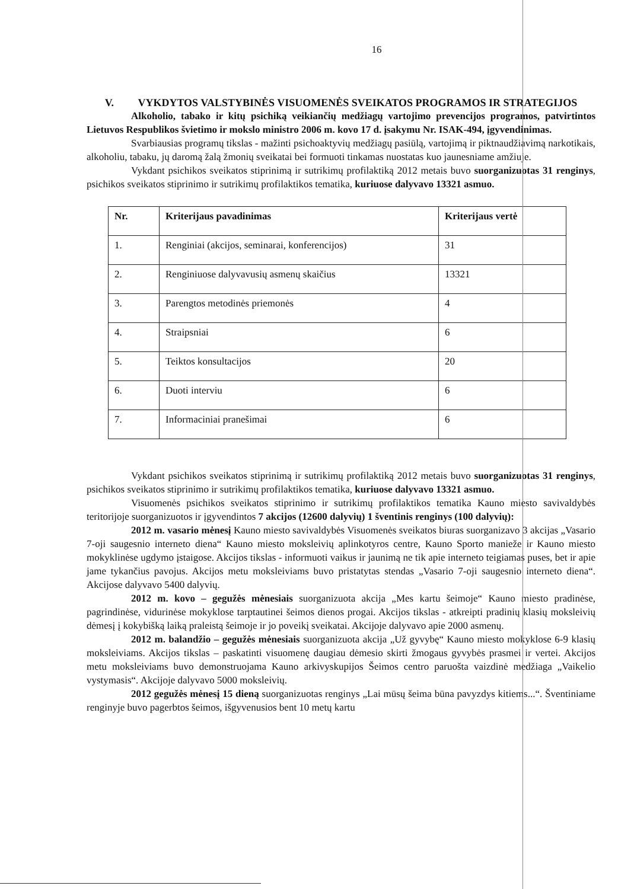16
V. VYKDYTOS VALSTYBINĖS VISUOMENĖS SVEIKATOS PROGRAMOS IR STRATEGIJOS
Alkoholio, tabako ir kitų psichiką veikiančių medžiagų vartojimo prevencijos programos, patvirtintos Lietuvos Respublikos švietimo ir mokslo ministro 2006 m. kovo 17 d. įsakymu Nr. ISAK-494, įgyvendinimas.
Svarbiausias programų tikslas - mažinti psichoaktyvių medžiagų pasiūlą, vartojimą ir piktnaudžiavimą narkotikais, alkoholiu, tabaku, jų daromą žalą žmonių sveikatai bei formuoti tinkamas nuostatas kuo jaunesniame amžiuje.
Vykdant psichikos sveikatos stiprinimą ir sutrikimų profilaktiką 2012 metais buvo suorganizuotas 31 renginys, psichikos sveikatos stiprinimo ir sutrikimų profilaktikos tematika, kuriuose dalyvavo 13321 asmuo.
| Nr. | Kriterijaus pavadinimas | Kriterijaus vertė |
| --- | --- | --- |
| 1. | Renginiai (akcijos, seminarai, konferencijos) | 31 |
| 2. | Renginiuose dalyvavusių asmenų skaičius | 13321 |
| 3. | Parengtos metodinės priemonės | 4 |
| 4. | Straipsniai | 6 |
| 5. | Teiktos konsultacijos | 20 |
| 6. | Duoti interviu | 6 |
| 7. | Informaciniai pranešimai | 6 |
Vykdant psichikos sveikatos stiprinimą ir sutrikimų profilaktiką 2012 metais buvo suorganizuotas 31 renginys, psichikos sveikatos stiprinimo ir sutrikimų profilaktikos tematika, kuriuose dalyvavo 13321 asmuo.
Visuomenės psichikos sveikatos stiprinimo ir sutrikimų profilaktikos tematika Kauno miesto savivaldybės teritorijoje suorganizuotos ir įgyvendintos 7 akcijos (12600 dalyvių) 1 šventinis renginys (100 dalyvių):
2012 m. vasario mėnesį Kauno miesto savivaldybės Visuomenės sveikatos biuras suorganizavo 3 akcijas „Vasario 7-oji saugesnio interneto diena“ Kauno miesto moksleivių aplinkotyros centre, Kauno Sporto manieže ir Kauno miesto mokyklinėse ugdymo įstaigose. Akcijos tikslas - informuoti vaikus ir jaunimą ne tik apie interneto teigiamas puses, bet ir apie jame tykančius pavojus. Akcijos metu moksleiviams buvo pristatytas stendas „Vasario 7-oji saugesnio interneto diena“. Akcijose dalyvavo 5400 dalyvių.
2012 m. kovo – gegužės mėnesiais suorganizuota akcija „Mes kartu šeimoje“ Kauno miesto pradinėse, pagrindinėse, vidurinėse mokyklose tarptautinei šeimos dienos progai. Akcijos tikslas - atkreipti pradinių klasių moksleivių dėmesį į kokybišką laiką praleistą šeimoje ir jo poveikį sveikatai. Akcijoje dalyvavo apie 2000 asmenų.
2012 m. balandžio – gegužės mėnesiais suorganizuota akcija „Už gyvybę“ Kauno miesto mokyklose 6-9 klasių moksleiviams. Akcijos tikslas – paskatinti visuomenę daugiau dėmesio skirti žmogaus gyvybės prasmei ir vertei. Akcijos metu moksleiviams buvo demonstruojama Kauno arkivyskupijos Šeimos centro paruošta vaizdinė medžiaga „Vaikelio vystymasis“. Akcijoje dalyvavo 5000 moksleivių.
2012 gegužės mėnesį 15 dieną suorganizuotas renginys „Lai mūsų šeima būna pavyzdys kitiems...“. Šventiniame renginyje buvo pagerbtos šeimos, išgyvenusios bent 10 metų kartu